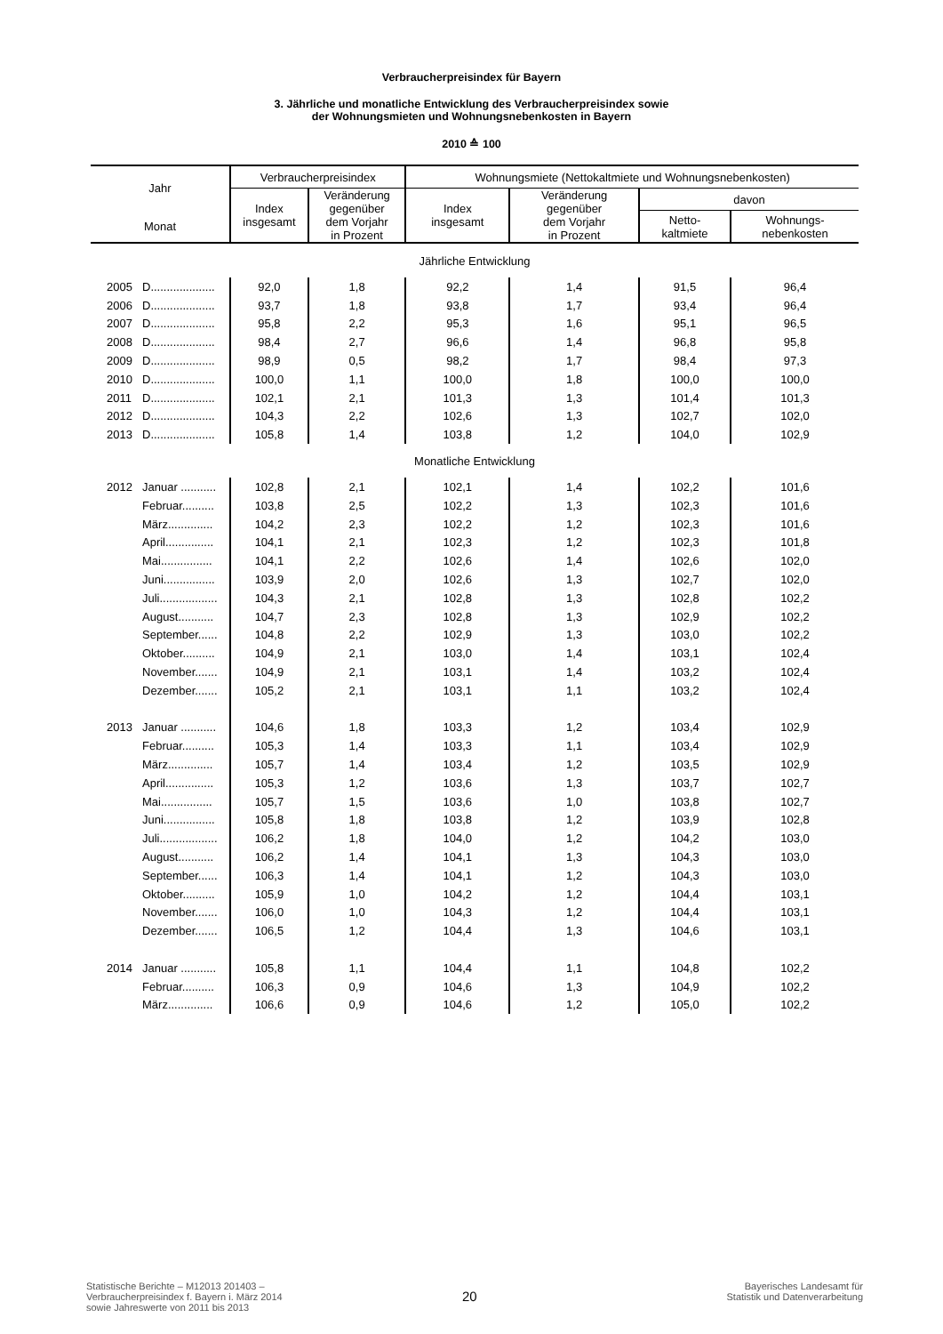Verbraucherpreisindex für Bayern
3. Jährliche und monatliche Entwicklung des Verbraucherpreisindex sowie
der Wohnungsmieten und Wohnungsnebenkosten in Bayern
2010 ≙ 100
| Jahr | | Verbraucherpreisindex | | Wohnungsmiete (Nettokaltmiete und Wohnungsnebenkosten) | | | |
| --- | --- | --- | --- | --- | --- | --- | --- |
| | | Index insgesamt | Veränderung gegenüber dem Vorjahr in Prozent | Index insgesamt | Veränderung gegenüber dem Vorjahr in Prozent | davon | |
| Monat | | | | | | Netto- kaltmiete | Wohnungs- nebenkosten |
| Jährliche Entwicklung | | | | | | | |
| 2005 | D.................... | 92,0 | 1,8 | 92,2 | 1,4 | 91,5 | 96,4 |
| 2006 | D.................... | 93,7 | 1,8 | 93,8 | 1,7 | 93,4 | 96,4 |
| 2007 | D.................... | 95,8 | 2,2 | 95,3 | 1,6 | 95,1 | 96,5 |
| 2008 | D.................... | 98,4 | 2,7 | 96,6 | 1,4 | 96,8 | 95,8 |
| 2009 | D.................... | 98,9 | 0,5 | 98,2 | 1,7 | 98,4 | 97,3 |
| 2010 | D.................... | 100,0 | 1,1 | 100,0 | 1,8 | 100,0 | 100,0 |
| 2011 | D.................... | 102,1 | 2,1 | 101,3 | 1,3 | 101,4 | 101,3 |
| 2012 | D.................... | 104,3 | 2,2 | 102,6 | 1,3 | 102,7 | 102,0 |
| 2013 | D.................... | 105,8 | 1,4 | 103,8 | 1,2 | 104,0 | 102,9 |
| Monatliche Entwicklung | | | | | | | |
| 2012 | Januar ........... | 102,8 | 2,1 | 102,1 | 1,4 | 102,2 | 101,6 |
| | Februar.......... | 103,8 | 2,5 | 102,2 | 1,3 | 102,3 | 101,6 |
| | März.............. | 104,2 | 2,3 | 102,2 | 1,2 | 102,3 | 101,6 |
| | April............... | 104,1 | 2,1 | 102,3 | 1,2 | 102,3 | 101,8 |
| | Mai................ | 104,1 | 2,2 | 102,6 | 1,4 | 102,6 | 102,0 |
| | Juni................ | 103,9 | 2,0 | 102,6 | 1,3 | 102,7 | 102,0 |
| | Juli.................. | 104,3 | 2,1 | 102,8 | 1,3 | 102,8 | 102,2 |
| | August........... | 104,7 | 2,3 | 102,8 | 1,3 | 102,9 | 102,2 |
| | September...... | 104,8 | 2,2 | 102,9 | 1,3 | 103,0 | 102,2 |
| | Oktober.......... | 104,9 | 2,1 | 103,0 | 1,4 | 103,1 | 102,4 |
| | November....... | 104,9 | 2,1 | 103,1 | 1,4 | 103,2 | 102,4 |
| | Dezember....... | 105,2 | 2,1 | 103,1 | 1,1 | 103,2 | 102,4 |
| 2013 | Januar ........... | 104,6 | 1,8 | 103,3 | 1,2 | 103,4 | 102,9 |
| | Februar.......... | 105,3 | 1,4 | 103,3 | 1,1 | 103,4 | 102,9 |
| | März.............. | 105,7 | 1,4 | 103,4 | 1,2 | 103,5 | 102,9 |
| | April............... | 105,3 | 1,2 | 103,6 | 1,3 | 103,7 | 102,7 |
| | Mai................ | 105,7 | 1,5 | 103,6 | 1,0 | 103,8 | 102,7 |
| | Juni................ | 105,8 | 1,8 | 103,8 | 1,2 | 103,9 | 102,8 |
| | Juli.................. | 106,2 | 1,8 | 104,0 | 1,2 | 104,2 | 103,0 |
| | August........... | 106,2 | 1,4 | 104,1 | 1,3 | 104,3 | 103,0 |
| | September...... | 106,3 | 1,4 | 104,1 | 1,2 | 104,3 | 103,0 |
| | Oktober.......... | 105,9 | 1,0 | 104,2 | 1,2 | 104,4 | 103,1 |
| | November....... | 106,0 | 1,0 | 104,3 | 1,2 | 104,4 | 103,1 |
| | Dezember....... | 106,5 | 1,2 | 104,4 | 1,3 | 104,6 | 103,1 |
| 2014 | Januar ........... | 105,8 | 1,1 | 104,4 | 1,1 | 104,8 | 102,2 |
| | Februar.......... | 106,3 | 0,9 | 104,6 | 1,3 | 104,9 | 102,2 |
| | März.............. | 106,6 | 0,9 | 104,6 | 1,2 | 105,0 | 102,2 |
Statistische Berichte – M12013 201403 –
Verbraucherpreisindex f. Bayern i. März 2014
sowie Jahreswerte von 2011 bis 2013
20
Bayerisches Landesamt für
Statistik und Datenverarbeitung